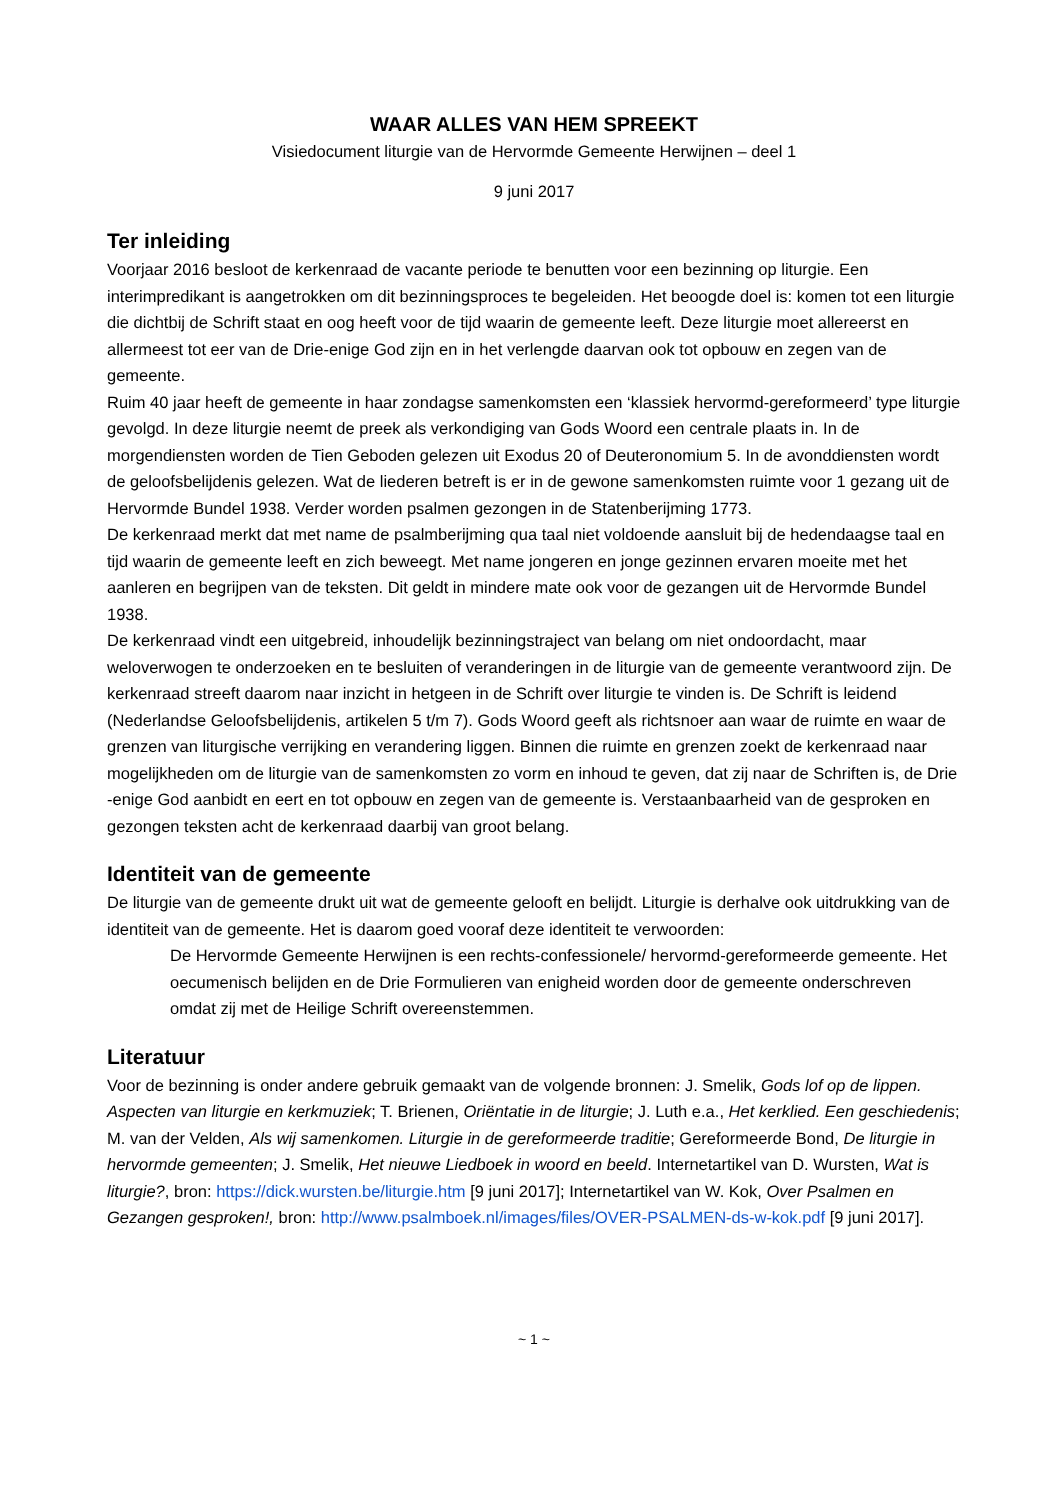WAAR ALLES VAN HEM SPREEKT
Visiedocument liturgie van de Hervormde Gemeente Herwijnen – deel 1
9 juni 2017
Ter inleiding
Voorjaar 2016 besloot de kerkenraad de vacante periode te benutten voor een bezinning op liturgie. Een interimpredikant is aangetrokken om dit bezinningsproces te begeleiden. Het beoogde doel is: komen tot een liturgie die dichtbij de Schrift staat en oog heeft voor de tijd waarin de gemeente leeft. Deze liturgie moet allereerst en allermeest tot eer van de Drie-enige God zijn en in het verlengde daarvan ook tot opbouw en zegen van de gemeente.
Ruim 40 jaar heeft de gemeente in haar zondagse samenkomsten een ‘klassiek hervormd-gereformeerd’ type liturgie gevolgd. In deze liturgie neemt de preek als verkondiging van Gods Woord een centrale plaats in. In de morgendiensten worden de Tien Geboden gelezen uit Exodus 20 of Deuteronomium 5. In de avonddiensten wordt de geloofsbelijdenis gelezen. Wat de liederen betreft is er in de gewone samenkomsten ruimte voor 1 gezang uit de Hervormde Bundel 1938. Verder worden psalmen gezongen in de Statenberijming 1773.
De kerkenraad merkt dat met name de psalmberijming qua taal niet voldoende aansluit bij de hedendaagse taal en tijd waarin de gemeente leeft en zich beweegt. Met name jongeren en jonge gezinnen ervaren moeite met het aanleren en begrijpen van de teksten. Dit geldt in mindere mate ook voor de gezangen uit de Hervormde Bundel 1938.
De kerkenraad vindt een uitgebreid, inhoudelijk bezinningstraject van belang om niet ondoordacht, maar weloverwogen te onderzoeken en te besluiten of veranderingen in de liturgie van de gemeente verantwoord zijn. De kerkenraad streeft daarom naar inzicht in hetgeen in de Schrift over liturgie te vinden is. De Schrift is leidend (Nederlandse Geloofsbelijdenis, artikelen 5 t/m 7). Gods Woord geeft als richtsnoer aan waar de ruimte en waar de grenzen van liturgische verrijking en verandering liggen. Binnen die ruimte en grenzen zoekt de kerkenraad naar mogelijkheden om de liturgie van de samenkomsten zo vorm en inhoud te geven, dat zij naar de Schriften is, de Drie -enige God aanbidt en eert en tot opbouw en zegen van de gemeente is. Verstaanbaarheid van de gesproken en gezongen teksten acht de kerkenraad daarbij van groot belang.
Identiteit van de gemeente
De liturgie van de gemeente drukt uit wat de gemeente gelooft en belijdt. Liturgie is derhalve ook uitdrukking van de identiteit van de gemeente. Het is daarom goed vooraf deze identiteit te verwoorden:
De Hervormde Gemeente Herwijnen is een rechts-confessionele/ hervormd-gereformeerde gemeente. Het oecumenisch belijden en de Drie Formulieren van enigheid worden door de gemeente onderschreven omdat zij met de Heilige Schrift overeenstemmen.
Literatuur
Voor de bezinning is onder andere gebruik gemaakt van de volgende bronnen: J. Smelik, Gods lof op de lippen. Aspecten van liturgie en kerkmuziek; T. Brienen, Oriëntatie in de liturgie; J. Luth e.a., Het kerklied. Een geschiedenis; M. van der Velden, Als wij samenkomen. Liturgie in de gereformeerde traditie; Gereformeerde Bond, De liturgie in hervormde gemeenten; J. Smelik, Het nieuwe Liedboek in woord en beeld. Internetartikel van D. Wursten, Wat is liturgie?, bron: https://dick.wursten.be/liturgie.htm [9 juni 2017]; Internetartikel van W. Kok, Over Psalmen en Gezangen gesproken!, bron: http://www.psalmboek.nl/images/files/OVER-PSALMEN-ds-w-kok.pdf [9 juni 2017].
~ 1 ~